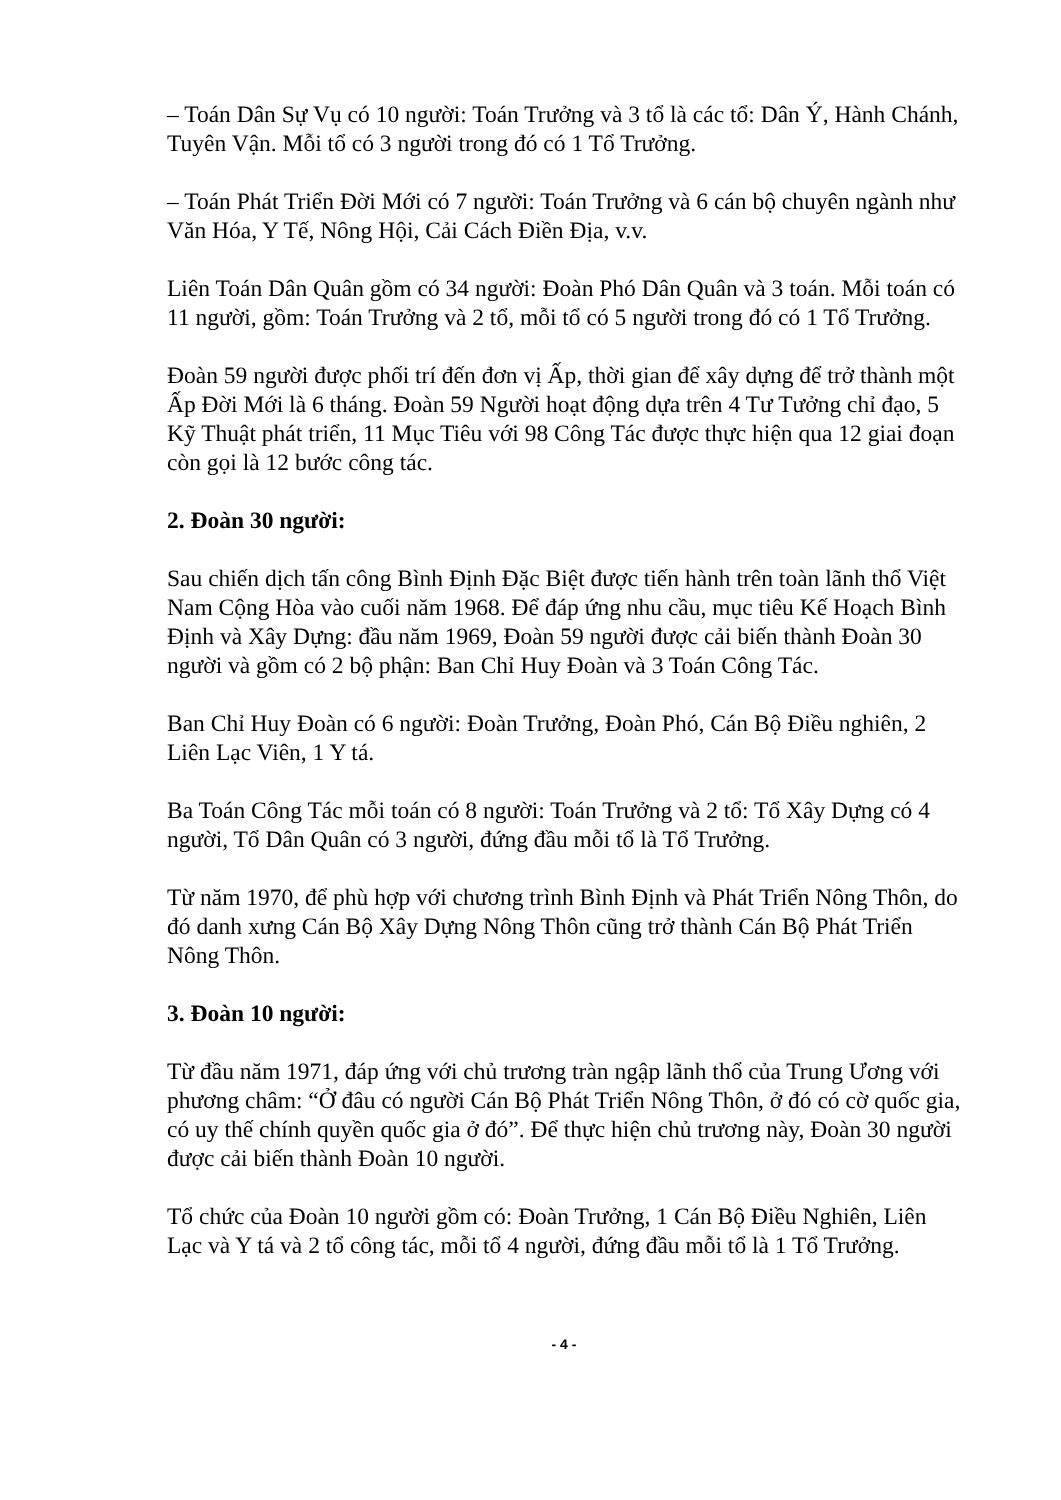– Toán Dân Sự Vụ có 10 người: Toán Trưởng và 3 tổ là các tổ: Dân Ý, Hành Chánh, Tuyên Vận. Mỗi tổ có 3 người trong đó có 1 Tổ Trưởng.
– Toán Phát Triển Đời Mới có 7 người: Toán Trưởng và 6 cán bộ chuyên ngành như Văn Hóa, Y Tế, Nông Hội, Cải Cách Điền Địa, v.v.
Liên Toán Dân Quân gồm có 34 người: Đoàn Phó Dân Quân và 3 toán. Mỗi toán có 11 người, gồm: Toán Trưởng và 2 tổ, mỗi tổ có 5 người trong đó có 1 Tổ Trưởng.
Đoàn 59 người được phối trí đến đơn vị Ấp, thời gian để xây dựng để trở thành một Ấp Đời Mới là 6 tháng. Đoàn 59 Người hoạt động dựa trên 4 Tư Tưởng chỉ đạo, 5 Kỹ Thuật phát triển, 11 Mục Tiêu với 98 Công Tác được thực hiện qua 12 giai đoạn còn gọi là 12 bước công tác.
2. Đoàn 30 người:
Sau chiến dịch tấn công Bình Định Đặc Biệt được tiến hành trên toàn lãnh thổ Việt Nam Cộng Hòa vào cuối năm 1968. Để đáp ứng nhu cầu, mục tiêu Kế Hoạch Bình Định và Xây Dựng: đầu năm 1969, Đoàn 59 người được cải biến thành Đoàn 30 người và gồm có 2 bộ phận: Ban Chỉ Huy Đoàn và 3 Toán Công Tác.
Ban Chỉ Huy Đoàn có 6 người: Đoàn Trưởng, Đoàn Phó, Cán Bộ Điều nghiên, 2 Liên Lạc Viên, 1 Y tá.
Ba Toán Công Tác mỗi toán có 8 người: Toán Trưởng và 2 tổ: Tổ Xây Dựng có 4 người, Tổ Dân Quân có 3 người, đứng đầu mỗi tổ là Tổ Trưởng.
Từ năm 1970, để phù hợp với chương trình Bình Định và Phát Triển Nông Thôn, do đó danh xưng Cán Bộ Xây Dựng Nông Thôn cũng trở thành Cán Bộ Phát Triển Nông Thôn.
3. Đoàn 10 người:
Từ đầu năm 1971, đáp ứng với chủ trương tràn ngập lãnh thổ của Trung Ương với phương châm: “Ở đâu có người Cán Bộ Phát Triển Nông Thôn, ở đó có cờ quốc gia, có uy thế chính quyền quốc gia ở đó”. Để thực hiện chủ trương này, Đoàn 30 người được cải biến thành Đoàn 10 người.
Tổ chức của Đoàn 10 người gồm có: Đoàn Trưởng, 1 Cán Bộ Điều Nghiên, Liên Lạc và Y tá và 2 tổ công tác, mỗi tổ 4 người, đứng đầu mỗi tổ là 1 Tổ Trưởng.
- 4 -